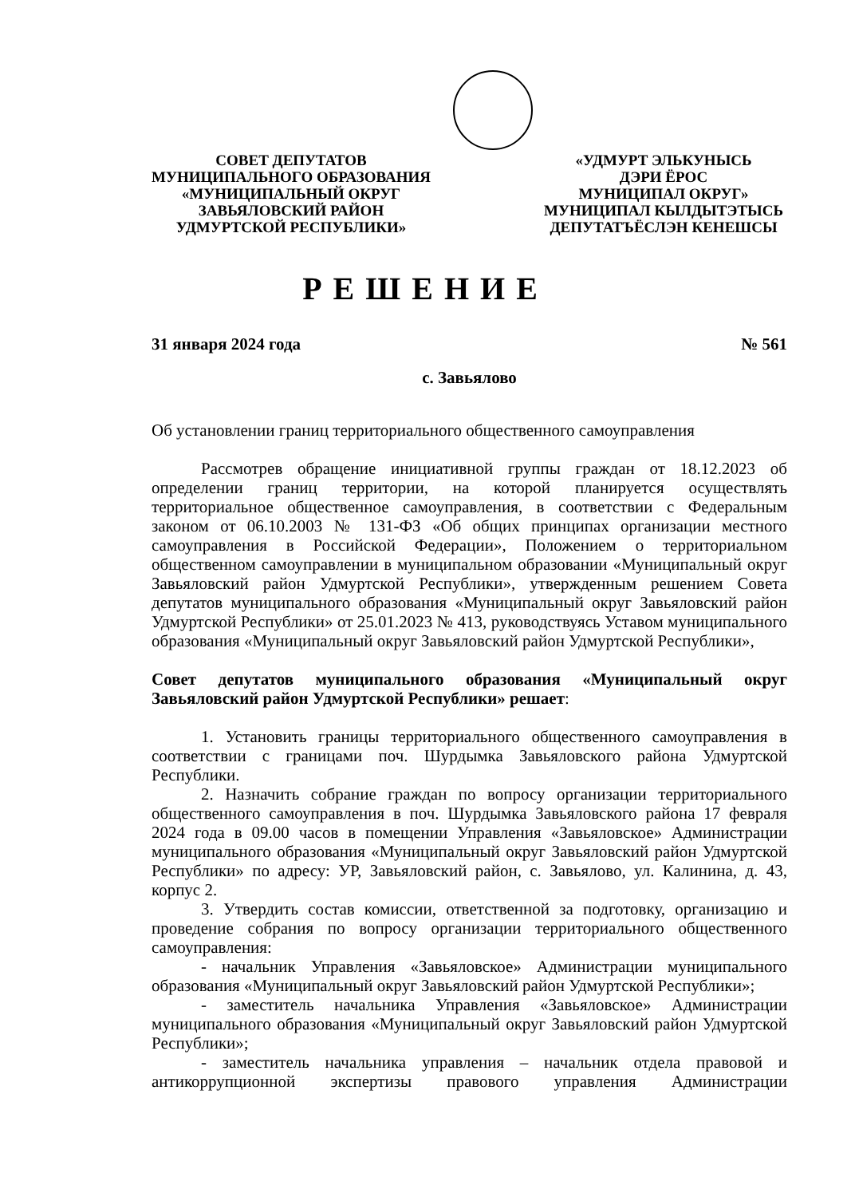СОВЕТ ДЕПУТАТОВ
МУНИЦИПАЛЬНОГО ОБРАЗОВАНИЯ
«МУНИЦИПАЛЬНЫЙ ОКРУГ
ЗАВЬЯЛОВСКИЙ РАЙОН
УДМУРТСКОЙ РЕСПУБЛИКИ»
«УДМУРТ ЭЛЬКУНЫСЬ
ДЭРИ ЁРОС
МУНИЦИПАЛ ОКРУГ»
МУНИЦИПАЛ КЫЛДЫТЭТЫСЬ
ДЕПУТАТЪЁСЛЭН КЕНЕШСЫ
РЕШЕНИЕ
31 января 2024 года № 561
с. Завьялово
Об установлении границ территориального общественного самоуправления
Рассмотрев обращение инициативной группы граждан от 18.12.2023 об определении границ территории, на которой планируется осуществлять территориальное общественное самоуправления, в соответствии с Федеральным законом от 06.10.2003 № 131-ФЗ «Об общих принципах организации местного самоуправления в Российской Федерации», Положением о территориальном общественном самоуправлении в муниципальном образовании «Муниципальный округ Завьяловский район Удмуртской Республики», утвержденным решением Совета депутатов муниципального образования «Муниципальный округ Завьяловский район Удмуртской Республики» от 25.01.2023 № 413, руководствуясь Уставом муниципального образования «Муниципальный округ Завьяловский район Удмуртской Республики»,
Совет депутатов муниципального образования «Муниципальный округ Завьяловский район Удмуртской Республики» решает:
1. Установить границы территориального общественного самоуправления в соответствии с границами поч. Шурдымка Завьяловского района Удмуртской Республики.
2. Назначить собрание граждан по вопросу организации территориального общественного самоуправления в поч. Шурдымка Завьяловского района 17 февраля 2024 года в 09.00 часов в помещении Управления «Завьяловское» Администрации муниципального образования «Муниципальный округ Завьяловский район Удмуртской Республики» по адресу: УР, Завьяловский район, с. Завьялово, ул. Калинина, д. 43, корпус 2.
3. Утвердить состав комиссии, ответственной за подготовку, организацию и проведение собрания по вопросу организации территориального общественного самоуправления:
- начальник Управления «Завьяловское» Администрации муниципального образования «Муниципальный округ Завьяловский район Удмуртской Республики»;
- заместитель начальника Управления «Завьяловское» Администрации муниципального образования «Муниципальный округ Завьяловский район Удмуртской Республики»;
- заместитель начальника управления – начальник отдела правовой и антикоррупционной экспертизы правового управления Администрации